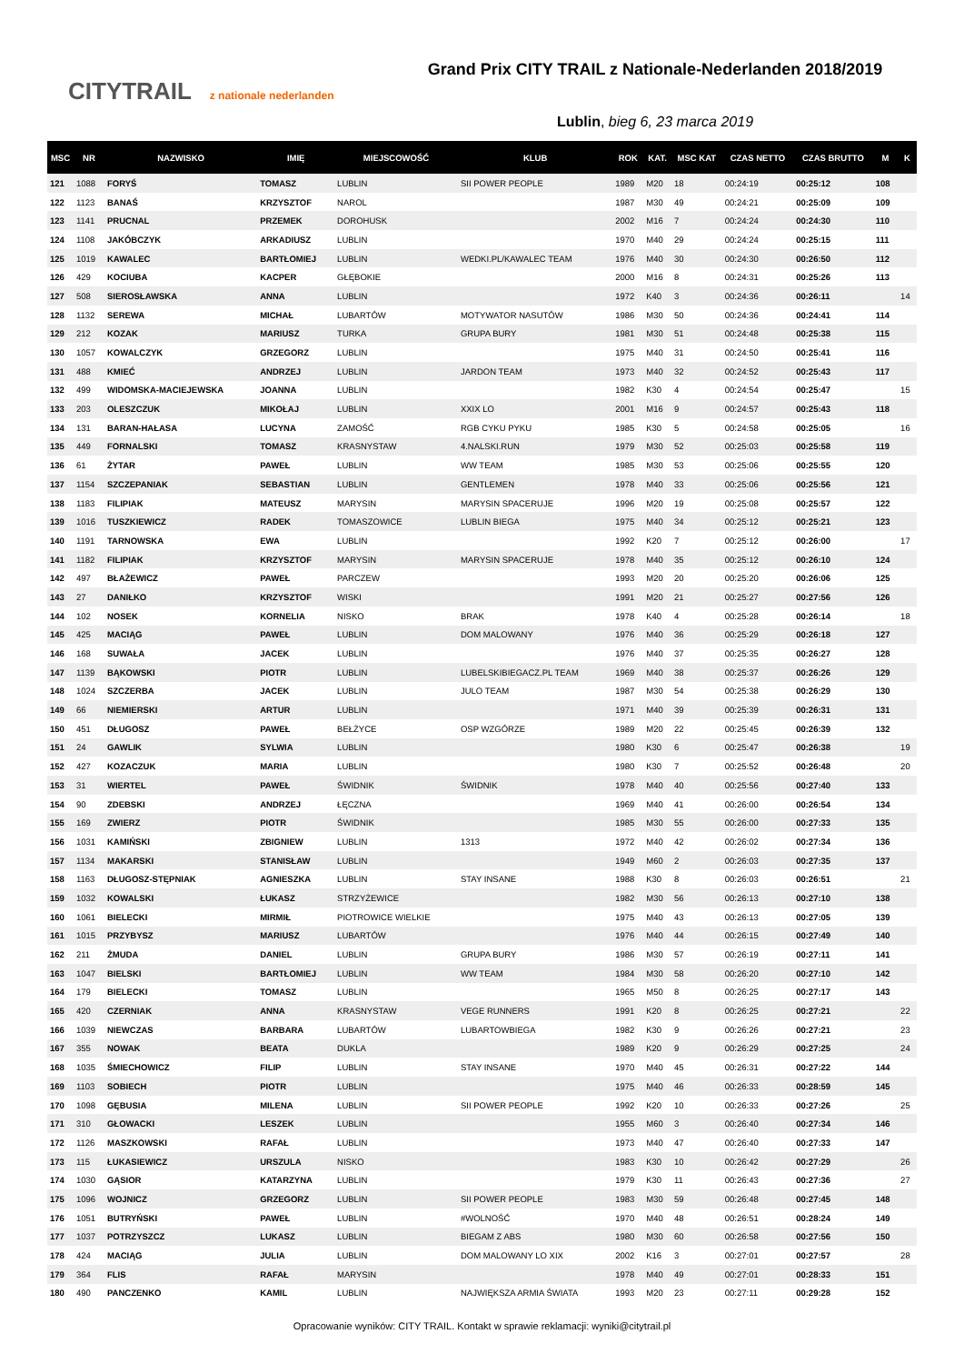CITYTRAIL z nationale nederlanden
Grand Prix CITY TRAIL z Nationale-Nederlanden 2018/2019
Lublin, bieg 6, 23 marca 2019
| MSC | NR | NAZWISKO | IMIĘ | MIEJSCOWOŚĆ | KLUB | ROK | KAT. | MSC KAT | CZAS NETTO | CZAS BRUTTO | M | K |
| --- | --- | --- | --- | --- | --- | --- | --- | --- | --- | --- | --- | --- |
| 121 | 1088 | FORYŚ | TOMASZ | LUBLIN | SII POWER PEOPLE | 1989 | M20 | 18 | 00:24:19 | 00:25:12 | 108 | |
| 122 | 1123 | BANAŚ | KRZYSZTOF | NAROL | | 1987 | M30 | 49 | 00:24:21 | 00:25:09 | 109 | |
| 123 | 1141 | PRUCNAL | PRZEMEK | DOROHUSK | | 2002 | M16 | 7 | 00:24:24 | 00:24:30 | 110 | |
| 124 | 1108 | JAKÓBCZYK | ARKADIUSZ | LUBLIN | | 1970 | M40 | 29 | 00:24:24 | 00:25:15 | 111 | |
| 125 | 1019 | KAWALEC | BARTŁOMIEJ | LUBLIN | WEDKI.PL/KAWALEC TEAM | 1976 | M40 | 30 | 00:24:30 | 00:26:50 | 112 | |
| 126 | 429 | KOCIUBA | KACPER | GŁĘBOKIE | | 2000 | M16 | 8 | 00:24:31 | 00:25:26 | 113 | |
| 127 | 508 | SIEROSŁAWSKA | ANNA | LUBLIN | | 1972 | K40 | 3 | 00:24:36 | 00:26:11 | | 14 |
| 128 | 1132 | SEREWA | MICHAŁ | LUBARTÓW | MOTYWATOR NASUTÓW | 1986 | M30 | 50 | 00:24:36 | 00:24:41 | 114 | |
| 129 | 212 | KOZAK | MARIUSZ | TURKA | GRUPA BURY | 1981 | M30 | 51 | 00:24:48 | 00:25:38 | 115 | |
| 130 | 1057 | KOWALCZYK | GRZEGORZ | LUBLIN | | 1975 | M40 | 31 | 00:24:50 | 00:25:41 | 116 | |
| 131 | 488 | KMIEĆ | ANDRZEJ | LUBLIN | JARDON TEAM | 1973 | M40 | 32 | 00:24:52 | 00:25:43 | 117 | |
| 132 | 499 | WIDOMSKA-MACIEJEWSKA | JOANNA | LUBLIN | | 1982 | K30 | 4 | 00:24:54 | 00:25:47 | | 15 |
| 133 | 203 | OLESZCZUK | MIKOŁAJ | LUBLIN | XXIX LO | 2001 | M16 | 9 | 00:24:57 | 00:25:43 | 118 | |
| 134 | 131 | BARAN-HAŁASA | LUCYNA | ZAMOŚĆ | RGB CYKU PYKU | 1985 | K30 | 5 | 00:24:58 | 00:25:05 | | 16 |
| 135 | 449 | FORNALSKI | TOMASZ | KRASNYSTAW | 4.NALSKI.RUN | 1979 | M30 | 52 | 00:25:03 | 00:25:58 | 119 | |
| 136 | 61 | ŻYTAR | PAWEŁ | LUBLIN | WW TEAM | 1985 | M30 | 53 | 00:25:06 | 00:25:55 | 120 | |
| 137 | 1154 | SZCZEPANIAK | SEBASTIAN | LUBLIN | GENTLEMEN | 1978 | M40 | 33 | 00:25:06 | 00:25:56 | 121 | |
| 138 | 1183 | FILIPIAK | MATEUSZ | MARYSIN | MARYSIN SPACERUJE | 1996 | M20 | 19 | 00:25:08 | 00:25:57 | 122 | |
| 139 | 1016 | TUSZKIEWICZ | RADEK | TOMASZOWICE | LUBLIN BIEGA | 1975 | M40 | 34 | 00:25:12 | 00:25:21 | 123 | |
| 140 | 1191 | TARNOWSKA | EWA | LUBLIN | | 1992 | K20 | 7 | 00:25:12 | 00:26:00 | | 17 |
| 141 | 1182 | FILIPIAK | KRZYSZTOF | MARYSIN | MARYSIN SPACERUJE | 1978 | M40 | 35 | 00:25:12 | 00:26:10 | 124 | |
| 142 | 497 | BŁAŻEWICZ | PAWEŁ | PARCZEW | | 1993 | M20 | 20 | 00:25:20 | 00:26:06 | 125 | |
| 143 | 27 | DANIŁKO | KRZYSZTOF | WISKI | | 1991 | M20 | 21 | 00:25:27 | 00:27:56 | 126 | |
| 144 | 102 | NOSEK | KORNELIA | NISKO | BRAK | 1978 | K40 | 4 | 00:25:28 | 00:26:14 | | 18 |
| 145 | 425 | MACIĄG | PAWEŁ | LUBLIN | DOM MALOWANY | 1976 | M40 | 36 | 00:25:29 | 00:26:18 | 127 | |
| 146 | 168 | SUWAŁA | JACEK | LUBLIN | | 1976 | M40 | 37 | 00:25:35 | 00:26:27 | 128 | |
| 147 | 1139 | BĄKOWSKI | PIOTR | LUBLIN | LUBELSKIBIEGACZ.PL TEAM | 1969 | M40 | 38 | 00:25:37 | 00:26:26 | 129 | |
| 148 | 1024 | SZCZERBA | JACEK | LUBLIN | JULO TEAM | 1987 | M30 | 54 | 00:25:38 | 00:26:29 | 130 | |
| 149 | 66 | NIEMIERSKI | ARTUR | LUBLIN | | 1971 | M40 | 39 | 00:25:39 | 00:26:31 | 131 | |
| 150 | 451 | DŁUGOSZ | PAWEŁ | BEŁŻYCE | OSP WZGÓRZE | 1989 | M20 | 22 | 00:25:45 | 00:26:39 | 132 | |
| 151 | 24 | GAWLIK | SYLWIA | LUBLIN | | 1980 | K30 | 6 | 00:25:47 | 00:26:38 | | 19 |
| 152 | 427 | KOZACZUK | MARIA | LUBLIN | | 1980 | K30 | 7 | 00:25:52 | 00:26:48 | | 20 |
| 153 | 31 | WIERTEL | PAWEŁ | ŚWIDNIK | ŚWIDNIK | 1978 | M40 | 40 | 00:25:56 | 00:27:40 | 133 | |
| 154 | 90 | ZDEBSKI | ANDRZEJ | ŁĘCZNA | | 1969 | M40 | 41 | 00:26:00 | 00:26:54 | 134 | |
| 155 | 169 | ZWIERZ | PIOTR | ŚWIDNIK | | 1985 | M30 | 55 | 00:26:00 | 00:27:33 | 135 | |
| 156 | 1031 | KAMIŃSKI | ZBIGNIEW | LUBLIN | 1313 | 1972 | M40 | 42 | 00:26:02 | 00:27:34 | 136 | |
| 157 | 1134 | MAKARSKI | STANISŁAW | LUBLIN | | 1949 | M60 | 2 | 00:26:03 | 00:27:35 | 137 | |
| 158 | 1163 | DŁUGOSZ-STĘPNIAK | AGNIESZKA | LUBLIN | STAY INSANE | 1988 | K30 | 8 | 00:26:03 | 00:26:51 | | 21 |
| 159 | 1032 | KOWALSKI | ŁUKASZ | STRZYŻEWICE | | 1982 | M30 | 56 | 00:26:13 | 00:27:10 | 138 | |
| 160 | 1061 | BIELECKI | MIRMIŁ | PIOTROWICE WIELKIE | | 1975 | M40 | 43 | 00:26:13 | 00:27:05 | 139 | |
| 161 | 1015 | PRZYBYSZ | MARIUSZ | LUBARTÓW | | 1976 | M40 | 44 | 00:26:15 | 00:27:49 | 140 | |
| 162 | 211 | ŻMUDA | DANIEL | LUBLIN | GRUPA BURY | 1986 | M30 | 57 | 00:26:19 | 00:27:11 | 141 | |
| 163 | 1047 | BIELSKI | BARTŁOMIEJ | LUBLIN | WW TEAM | 1984 | M30 | 58 | 00:26:20 | 00:27:10 | 142 | |
| 164 | 179 | BIELECKI | TOMASZ | LUBLIN | | 1965 | M50 | 8 | 00:26:25 | 00:27:17 | 143 | |
| 165 | 420 | CZERNIAK | ANNA | KRASNYSTAW | VEGE RUNNERS | 1991 | K20 | 8 | 00:26:25 | 00:27:21 | | 22 |
| 166 | 1039 | NIEWCZAS | BARBARA | LUBARTÓW | LUBARTOWBIEGA | 1982 | K30 | 9 | 00:26:26 | 00:27:21 | | 23 |
| 167 | 355 | NOWAK | BEATA | DUKLA | | 1989 | K20 | 9 | 00:26:29 | 00:27:25 | | 24 |
| 168 | 1035 | ŚMIECHOWICZ | FILIP | LUBLIN | STAY INSANE | 1970 | M40 | 45 | 00:26:31 | 00:27:22 | 144 | |
| 169 | 1103 | SOBIECH | PIOTR | LUBLIN | | 1975 | M40 | 46 | 00:26:33 | 00:28:59 | 145 | |
| 170 | 1098 | GĘBUSIA | MILENA | LUBLIN | SII POWER PEOPLE | 1992 | K20 | 10 | 00:26:33 | 00:27:26 | | 25 |
| 171 | 310 | GŁOWACKI | LESZEK | LUBLIN | | 1955 | M60 | 3 | 00:26:40 | 00:27:34 | 146 | |
| 172 | 1126 | MASZKOWSKI | RAFAŁ | LUBLIN | | 1973 | M40 | 47 | 00:26:40 | 00:27:33 | 147 | |
| 173 | 115 | ŁUKASIEWICZ | URSZULA | NISKO | | 1983 | K30 | 10 | 00:26:42 | 00:27:29 | | 26 |
| 174 | 1030 | GĄSIOR | KATARZYNA | LUBLIN | | 1979 | K30 | 11 | 00:26:43 | 00:27:36 | | 27 |
| 175 | 1096 | WOJNICZ | GRZEGORZ | LUBLIN | SII POWER PEOPLE | 1983 | M30 | 59 | 00:26:48 | 00:27:45 | 148 | |
| 176 | 1051 | BUTRYŃSKI | PAWEŁ | LUBLIN | #WOLNOŚĆ | 1970 | M40 | 48 | 00:26:51 | 00:28:24 | 149 | |
| 177 | 1037 | POTRZYSZCZ | LUKASZ | LUBLIN | BIEGAM Z ABS | 1980 | M30 | 60 | 00:26:58 | 00:27:56 | 150 | |
| 178 | 424 | MACIĄG | JULIA | LUBLIN | DOM MALOWANY LO XIX | 2002 | K16 | 3 | 00:27:01 | 00:27:57 | | 28 |
| 179 | 364 | FLIS | RAFAŁ | MARYSIN | | 1978 | M40 | 49 | 00:27:01 | 00:28:33 | 151 | |
| 180 | 490 | PANCZENKO | KAMIL | LUBLIN | NAJWIĘKSZA ARMIA ŚWIATA | 1993 | M20 | 23 | 00:27:11 | 00:29:28 | 152 | |
Opracowanie wyników: CITY TRAIL. Kontakt w sprawie reklamacji: wyniki@citytrail.pl